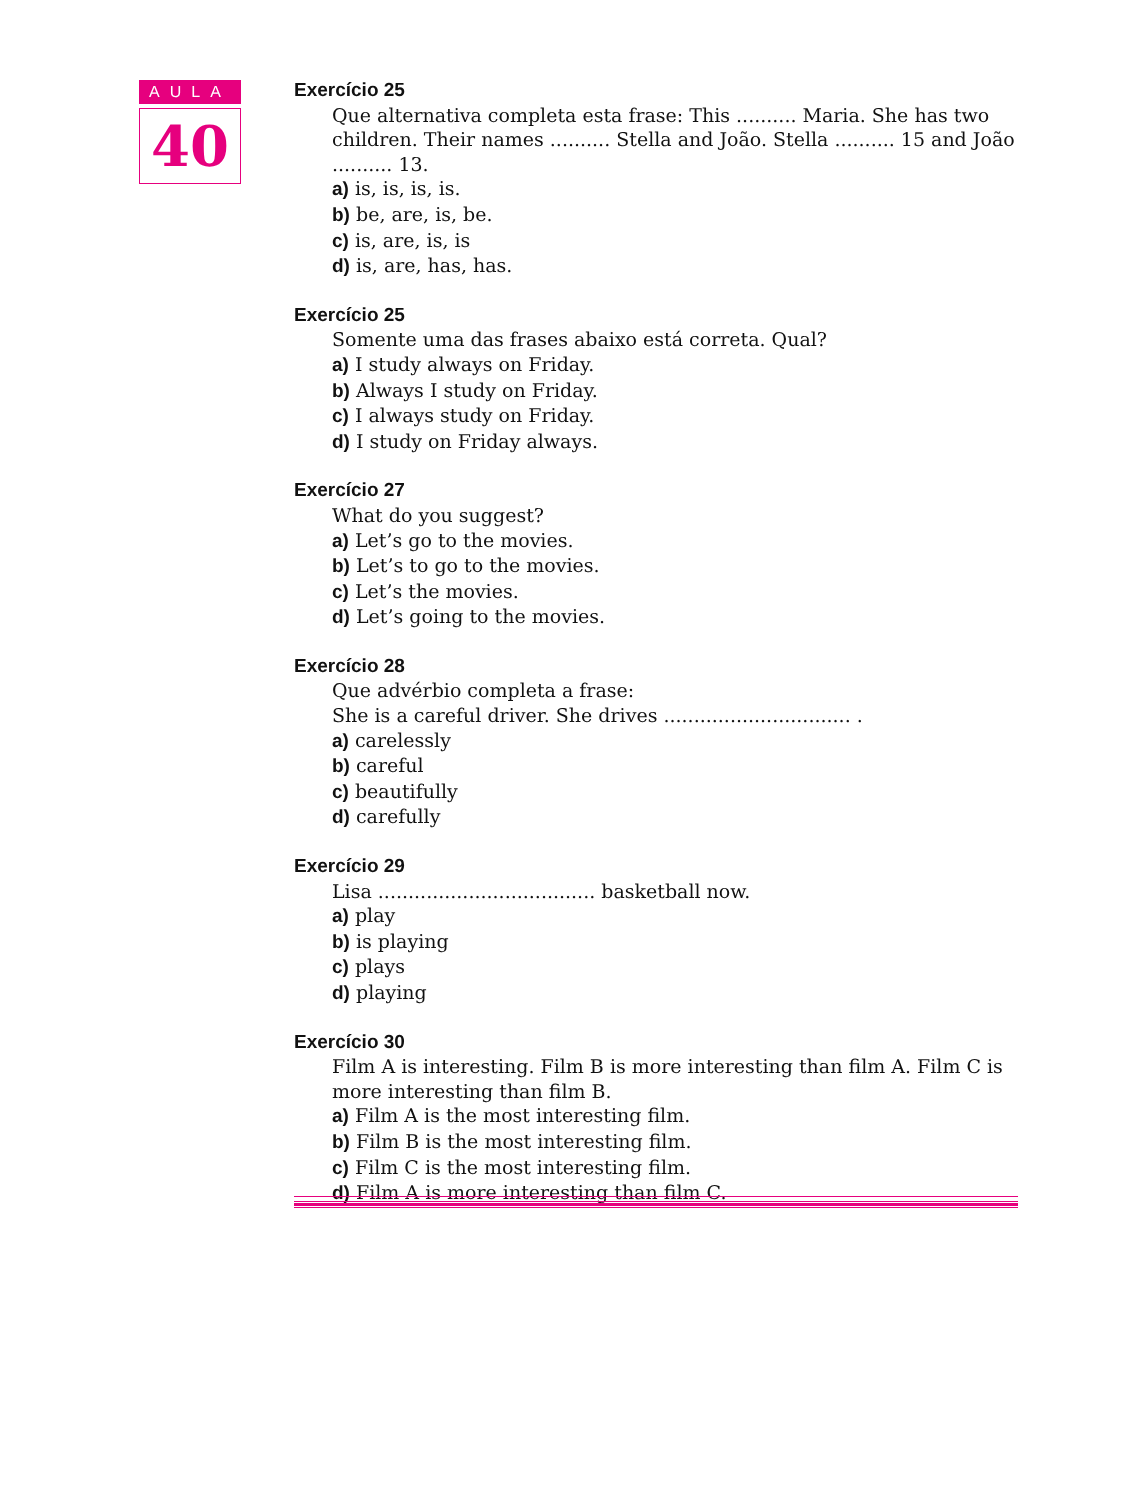AULA
40
Exercício 25
Que alternativa completa esta frase: This .......... Maria. She has two children. Their names .......... Stella and João. Stella .......... 15 and João .......... 13.
a) is, is, is, is.
b) be, are, is, be.
c) is, are, is, is
d) is, are, has, has.
Exercício 25
Somente uma das frases abaixo está correta. Qual?
a) I study always on Friday.
b) Always I study on Friday.
c) I always study on Friday.
d) I study on Friday always.
Exercício 27
What do you suggest?
a) Let’s go to the movies.
b) Let’s to go to the movies.
c) Let’s the movies.
d) Let’s going to the movies.
Exercício 28
Que advérbio completa a frase:
She is a careful driver. She drives ............................... .
a) carelessly
b) careful
c) beautifully
d) carefully
Exercício 29
Lisa .................................... basketball now.
a) play
b) is playing
c) plays
d) playing
Exercício 30
Film A is interesting. Film B is more interesting than film A. Film C is more interesting than film B.
a) Film A is the most interesting film.
b) Film B is the most interesting film.
c) Film C is the most interesting film.
d) Film A is more interesting than film C.